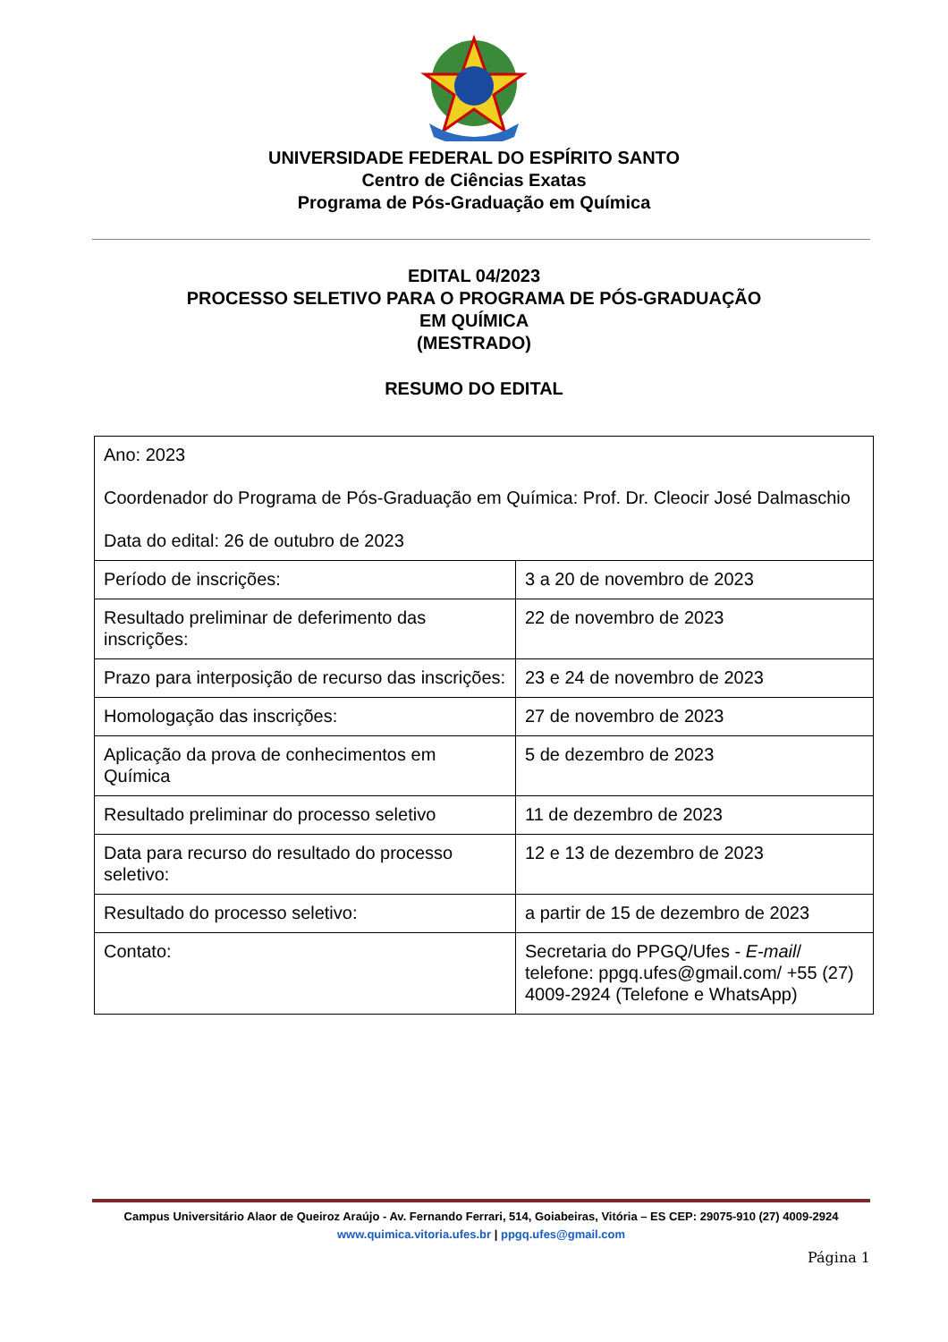UNIVERSIDADE FEDERAL DO ESPÍRITO SANTO
Centro de Ciências Exatas
Programa de Pós-Graduação em Química
EDITAL 04/2023
PROCESSO SELETIVO PARA O PROGRAMA DE PÓS-GRADUAÇÃO
EM QUÍMICA
(MESTRADO)
RESUMO DO EDITAL
| Ano: 2023 Coordenador do Programa de Pós-Graduação em Química: Prof. Dr. Cleocir José Dalmaschio Data do edital: 26 de outubro de 2023 | |
| Período de inscrições: | 3 a 20 de novembro de 2023 |
| Resultado preliminar de deferimento das inscrições: | 22 de novembro de 2023 |
| Prazo para interposição de recurso das inscrições: | 23 e 24 de novembro de 2023 |
| Homologação das inscrições: | 27 de novembro de 2023 |
| Aplicação da prova de conhecimentos em Química | 5 de dezembro de 2023 |
| Resultado preliminar do processo seletivo | 11 de dezembro de 2023 |
| Data para recurso do resultado do processo seletivo: | 12 e 13 de dezembro de 2023 |
| Resultado do processo seletivo: | a partir de 15 de dezembro de 2023 |
| Contato: | Secretaria do PPGQ/Ufes - E-mail / telefone: ppgq.ufes@gmail.com/ +55 (27) 4009-2924 (Telefone e WhatsApp) |
Campus Universitário Alaor de Queiroz Araújo - Av. Fernando Ferrari, 514, Goiabeiras, Vitória – ES CEP: 29075-910 (27) 4009-2924
www.quimica.vitoria.ufes.br | ppgq.ufes@gmail.com
Página 1